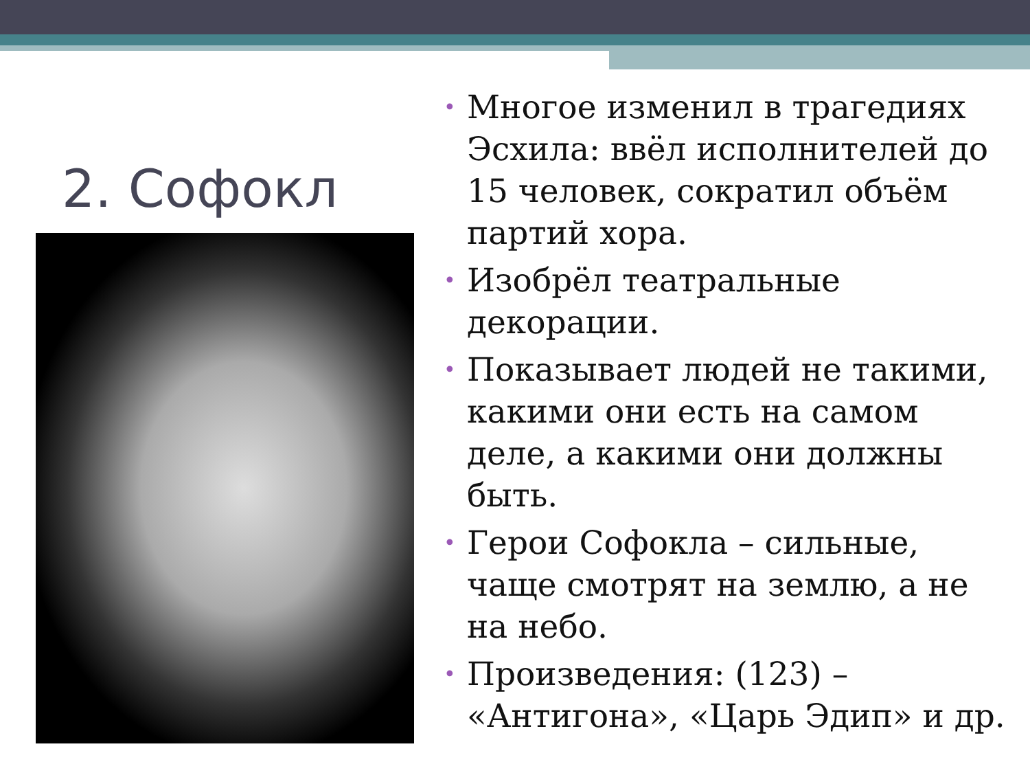2. Софокл
• Многое изменил в трагедиях Эсхила: ввёл исполнителей до 15 человек, сократил объём партий хора.
• Изобрёл театральные декорации.
• Показывает людей не такими, какими они есть на самом деле, а какими они должны быть.
• Герои Софокла – сильные, чаще смотрят на землю, а не на небо.
• Произведения: (123) – «Антигона», «Царь Эдип» и др.